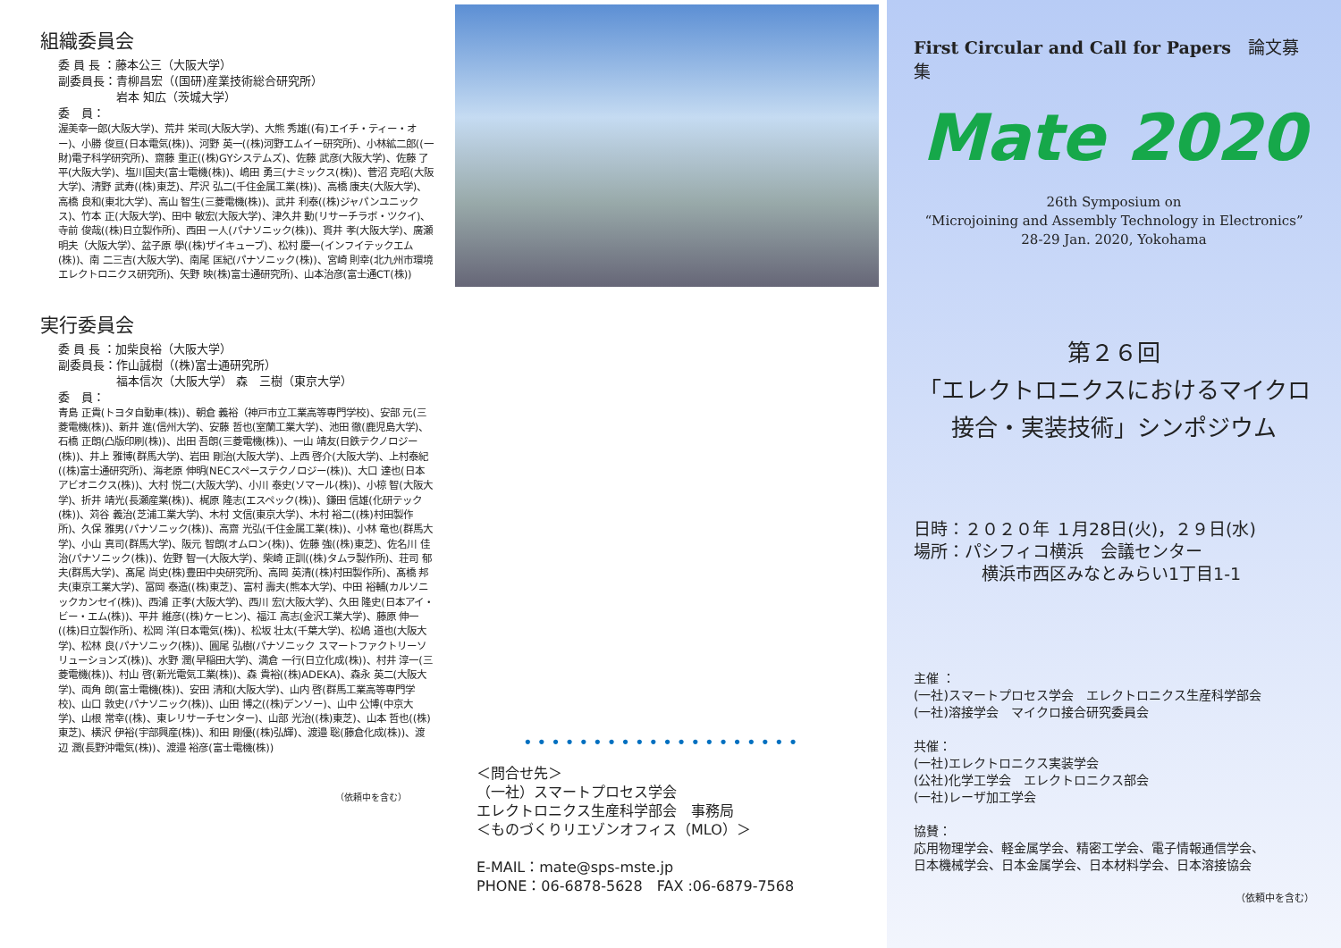組織委員会
委 員 長 ：藤本公三（大阪大学）
副委員長：青柳昌宏（(国研)産業技術総合研究所）
　　　　　岩本 知広（茨城大学）
委　員：
渥美幸一郎(大阪大学)、荒井 栄司(大阪大学)、大熊 秀雄((有)エイチ・ティー・オー)、小勝 俊亘(日本電気(株))、河野 英一((株)河野エムイー研究所)、小林絋二郎((一財)電子科学研究所)、齋藤 重正((株)GYシステムズ)、佐藤 武彦(大阪大学)、佐藤 了平(大阪大学)、塩川国夫(富士電機(株))、嶋田 勇三(ナミックス(株))、菅沼 克昭(大阪大学)、清野 武寿((株)東芝)、芹沢 弘二(千住金属工業(株))、高橋 康夫(大阪大学)、高橋 良和(東北大学)、高山 智生(三菱電機(株))、武井 利泰((株)ジャパンユニックス)、竹本 正(大阪大学)、田中 敏宏(大阪大学)、津久井 勤(リサーチラボ・ツクイ)、寺前 俊哉((株)日立製作所)、西田 一人(パナソニック(株))、貫井 孝(大阪大学)、廣瀬 明夫（大阪大学）、盆子原 學((株)ザイキューブ)、松村 慶一(インフイテックエム(株))、南 二三吉(大阪大学)、南尾 匡紀(パナソニック(株))、宮崎 則幸(北九州市環境エレクトロニクス研究所)、矢野 映(株)富士通研究所)、山本治彦(富士通CT(株))
実行委員会
委 員 長 ：加柴良裕（大阪大学）
副委員長：作山誠樹（(株)富士通研究所）
　　　　　福本信次（大阪大学） 森　三樹（東京大学）
委　員：
青島 正貴(トヨタ自動車(株))、朝倉 義裕（神戸市立工業高等専門学校)、安部 元(三菱電機(株))、新井 進(信州大学)、安藤 哲也(室蘭工業大学)、池田 徹(鹿児島大学)、石橋 正朗(凸版印刷(株))、出田 吾朗(三菱電機(株))、一山 靖友(日鉄テクノロジー(株))、井上 雅博(群馬大学)、岩田 剛治(大阪大学)、上西 啓介(大阪大学)、上村泰紀((株)富士通研究所)、海老原 伸明(NECスペーステクノロジー(株))、大口 達也(日本アビオニクス(株))、大村 悦二(大阪大学)、小川 泰史(ソマール(株))、小椋 智(大阪大学)、折井 靖光(長瀬産業(株))、梶原 隆志(エスペック(株))、鎌田 信雄(化研テック(株))、苅谷 義治(芝浦工業大学)、木村 文信(東京大学)、木村 裕二((株)村田製作所)、久保 雅男(パナソニック(株))、高齋 光弘(千住金属工業(株))、小林 竜也(群馬大学)、小山 真司(群馬大学)、阪元 智朗(オムロン(株))、佐藤 強((株)東芝)、佐名川 佳治(パナソニック(株))、佐野 智一(大阪大学)、柴崎 正訓((株)タムラ製作所)、荘司 郁夫(群馬大学)、髙尾 尚史(株)豊田中央研究所)、高岡 英清((株)村田製作所)、髙橋 邦夫(東京工業大学)、冨岡 泰造((株)東芝)、富村 壽夫(熊本大学)、中田 裕輔(カルソニックカンセイ(株))、西浦 正孝(大阪大学)、西川 宏(大阪大学)、久田 隆史(日本アイ・ビー・エム(株))、平井 維彦((株)ケーヒン)、福江 高志(金沢工業大学)、藤原 伸一((株)日立製作所)、松岡 洋(日本電気(株))、松坂 壮太(千葉大学)、松嶋 道也(大阪大学)、松林 良(パナソニック(株))、圓尾 弘樹(パナソニック スマートファクトリーソリューションズ(株))、水野 潤(早稲田大学)、満倉 一行(日立化成(株))、村井 淳一(三菱電機(株))、村山 啓(新光電気工業(株))、森 貴裕((株)ADEKA)、森永 英二(大阪大学)、両角 朗(富士電機(株))、安田 清和(大阪大学)、山内 啓(群馬工業高等専門学校)、山口 敦史(パナソニック(株))、山田 博之((株)デンソー)、山中 公博(中京大学)、山根 常幸((株)、東レリサーチセンター)、山部 光治((株)東芝)、山本 哲也((株)東芝)、横沢 伊裕(宇部興産(株))、和田 剛優((株)弘輝)、渡邉 聡(藤倉化成(株))、渡辺 潤(長野沖電気(株))、渡邉 裕彦(富士電機(株))
（依頼中を含む）
••••••••••••••••••••
＜問合せ先＞
（一社）スマートプロセス学会
エレクトロニクス生産科学部会　事務局
＜ものづくりリエゾンオフィス（MLO）＞
E-MAIL：mate@sps-mste.jp
PHONE：06-6878-5628　FAX :06-6879-7568
First Circular and Call for Papers　論文募集
Mate 2020
26th Symposium on
“Microjoining and Assembly Technology in Electronics”
28-29 Jan. 2020, Yokohama
第２６回
「エレクトロニクスにおけるマイクロ
接合・実装技術」シンポジウム
日時：２０２０年 １月28日(火)，２９日(水)
場所：パシフィコ横浜　会議センター
　　　　横浜市西区みなとみらい1丁目1-1
主催 ：
(一社)スマートプロセス学会　エレクトロニクス生産科学部会
(一社)溶接学会　マイクロ接合研究委員会
共催：
(一社)エレクトロニクス実装学会
(公社)化学工学会　エレクトロニクス部会
(一社)レーザ加工学会
協賛：
応用物理学会、軽金属学会、精密工学会、電子情報通信学会、
日本機械学会、日本金属学会、日本材料学会、日本溶接協会
（依頼中を含む）